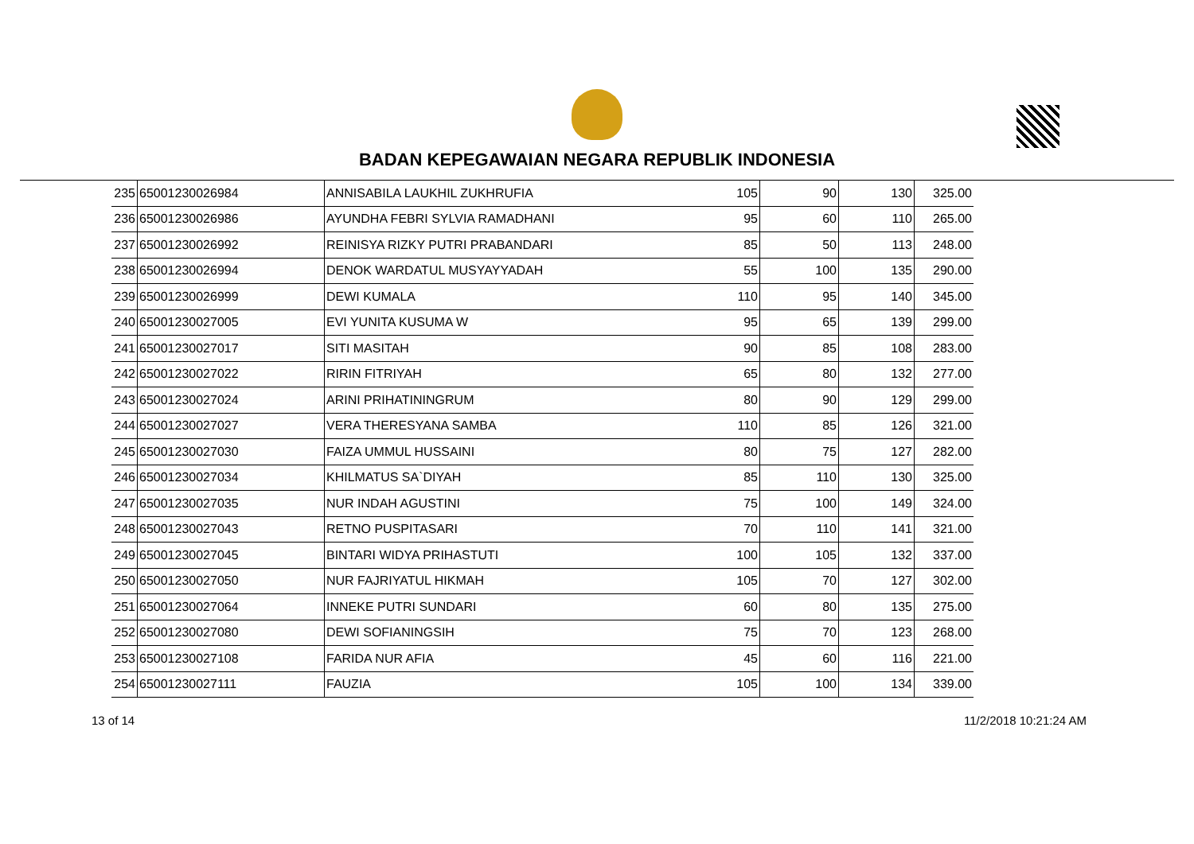BADAN KEPEGAWAIAN NEGARA REPUBLIK INDONESIA
| 235 | 65001230026984 | ANNISABILA LAUKHIL ZUKHRUFIA | 105 | 90 | 130 | 325.00 |
| 236 | 65001230026986 | AYUNDHA FEBRI SYLVIA RAMADHANI | 95 | 60 | 110 | 265.00 |
| 237 | 65001230026992 | REINISYA RIZKY PUTRI PRABANDARI | 85 | 50 | 113 | 248.00 |
| 238 | 65001230026994 | DENOK WARDATUL MUSYAYYADAH | 55 | 100 | 135 | 290.00 |
| 239 | 65001230026999 | DEWI KUMALA | 110 | 95 | 140 | 345.00 |
| 240 | 65001230027005 | EVI YUNITA KUSUMA W | 95 | 65 | 139 | 299.00 |
| 241 | 65001230027017 | SITI MASITAH | 90 | 85 | 108 | 283.00 |
| 242 | 65001230027022 | RIRIN FITRIYAH | 65 | 80 | 132 | 277.00 |
| 243 | 65001230027024 | ARINI PRIHATININGRUM | 80 | 90 | 129 | 299.00 |
| 244 | 65001230027027 | VERA THERESYANA SAMBA | 110 | 85 | 126 | 321.00 |
| 245 | 65001230027030 | FAIZA UMMUL HUSSAINI | 80 | 75 | 127 | 282.00 |
| 246 | 65001230027034 | KHILMATUS SA`DIYAH | 85 | 110 | 130 | 325.00 |
| 247 | 65001230027035 | NUR INDAH AGUSTINI | 75 | 100 | 149 | 324.00 |
| 248 | 65001230027043 | RETNO PUSPITASARI | 70 | 110 | 141 | 321.00 |
| 249 | 65001230027045 | BINTARI WIDYA PRIHASTUTI | 100 | 105 | 132 | 337.00 |
| 250 | 65001230027050 | NUR FAJRIYATUL HIKMAH | 105 | 70 | 127 | 302.00 |
| 251 | 65001230027064 | INNEKE PUTRI SUNDARI | 60 | 80 | 135 | 275.00 |
| 252 | 65001230027080 | DEWI SOFIANINGSIH | 75 | 70 | 123 | 268.00 |
| 253 | 65001230027108 | FARIDA NUR AFIA | 45 | 60 | 116 | 221.00 |
| 254 | 65001230027111 | FAUZIA | 105 | 100 | 134 | 339.00 |
13 of 14 11/2/2018 10:21:24 AM